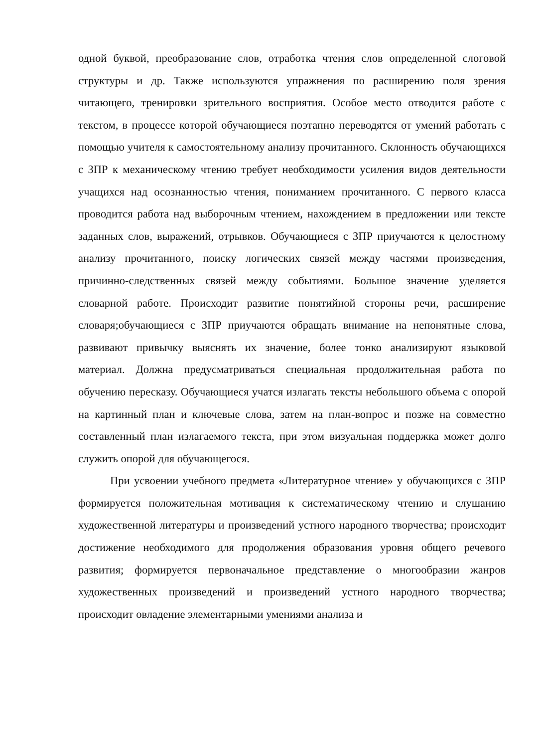одной буквой, преобразование слов, отработка чтения слов определенной слоговой структуры и др. Также используются упражнения по расширению поля зрения читающего, тренировки зрительного восприятия. Особое место отводится работе с текстом, в процессе которой обучающиеся поэтапно переводятся от умений работать с помощью учителя к самостоятельному анализу прочитанного. Склонность обучающихся с ЗПР к механическому чтению требует необходимости усиления видов деятельности учащихся над осознанностью чтения, пониманием прочитанного. С первого класса проводится работа над выборочным чтением, нахождением в предложении или тексте заданных слов, выражений, отрывков. Обучающиеся с ЗПР приучаются к целостному анализу прочитанного, поиску логических связей между частями произведения, причинно-следственных связей между событиями. Большое значение уделяется словарной работе. Происходит развитие понятийной стороны речи, расширение словаря;обучающиеся с ЗПР приучаются обращать внимание на непонятные слова, развивают привычку выяснять их значение, более тонко анализируют языковой материал. Должна предусматриваться специальная продолжительная работа по обучению пересказу. Обучающиеся учатся излагать тексты небольшого объема с опорой на картинный план и ключевые слова, затем на план-вопрос и позже на совместно составленный план излагаемого текста, при этом визуальная поддержка может долго служить опорой для обучающегося.
При усвоении учебного предмета «Литературное чтение» у обучающихся с ЗПР формируется положительная мотивация к систематическому чтению и слушанию художественной литературы и произведений устного народного творчества; происходит достижение необходимого для продолжения образования уровня общего речевого развития; формируется первоначальное представление о многообразии жанров художественных произведений и произведений устного народного творчества; происходит овладение элементарными умениями анализа и